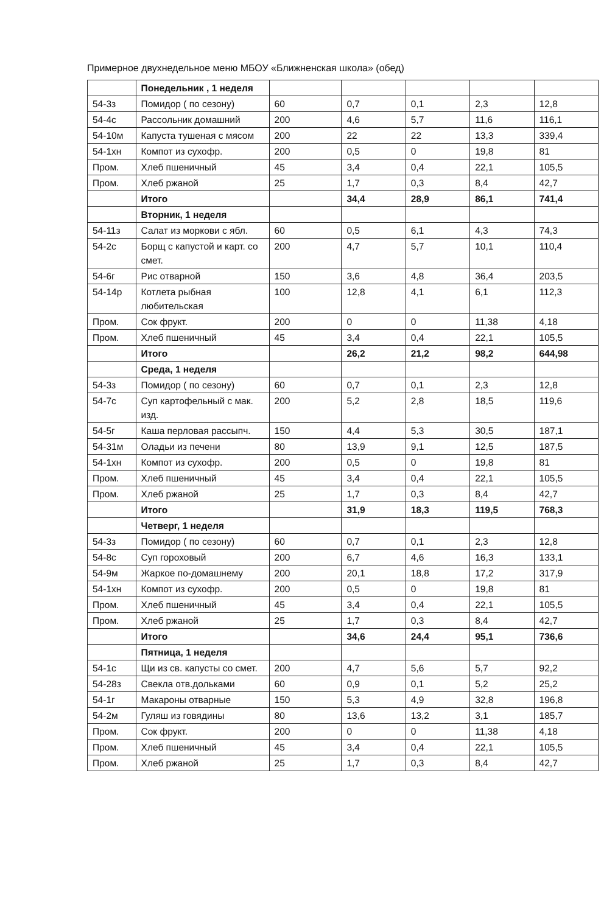Примерное двухнедельное меню МБОУ «Ближненская школа» (обед)
| | Понедельник , 1 неделя | | | | | |
| 54-3з | Помидор ( по сезону) | 60 | 0,7 | 0,1 | 2,3 | 12,8 |
| 54-4с | Рассольник домашний | 200 | 4,6 | 5,7 | 11,6 | 116,1 |
| 54-10м | Капуста тушеная с мясом | 200 | 22 | 22 | 13,3 | 339,4 |
| 54-1хн | Компот из сухофр. | 200 | 0,5 | 0 | 19,8 | 81 |
| Пром. | Хлеб пшеничный | 45 | 3,4 | 0,4 | 22,1 | 105,5 |
| Пром. | Хлеб ржаной | 25 | 1,7 | 0,3 | 8,4 | 42,7 |
| | Итого | | 34,4 | 28,9 | 86,1 | 741,4 |
| | Вторник, 1 неделя | | | | | |
| 54-11з | Салат из моркови с ябл. | 60 | 0,5 | 6,1 | 4,3 | 74,3 |
| 54-2с | Борщ с капустой и карт. со смет. | 200 | 4,7 | 5,7 | 10,1 | 110,4 |
| 54-6г | Рис отварной | 150 | 3,6 | 4,8 | 36,4 | 203,5 |
| 54-14р | Котлета рыбная любительская | 100 | 12,8 | 4,1 | 6,1 | 112,3 |
| Пром. | Сок фрукт. | 200 | 0 | 0 | 11,38 | 4,18 |
| Пром. | Хлеб пшеничный | 45 | 3,4 | 0,4 | 22,1 | 105,5 |
| | Итого | | 26,2 | 21,2 | 98,2 | 644,98 |
| | Среда, 1 неделя | | | | | |
| 54-3з | Помидор ( по сезону) | 60 | 0,7 | 0,1 | 2,3 | 12,8 |
| 54-7с | Суп картофельный с мак. изд. | 200 | 5,2 | 2,8 | 18,5 | 119,6 |
| 54-5г | Каша перловая рассыпч. | 150 | 4,4 | 5,3 | 30,5 | 187,1 |
| 54-31м | Оладьи из печени | 80 | 13,9 | 9,1 | 12,5 | 187,5 |
| 54-1хн | Компот из сухофр. | 200 | 0,5 | 0 | 19,8 | 81 |
| Пром. | Хлеб пшеничный | 45 | 3,4 | 0,4 | 22,1 | 105,5 |
| Пром. | Хлеб ржаной | 25 | 1,7 | 0,3 | 8,4 | 42,7 |
| | Итого | | 31,9 | 18,3 | 119,5 | 768,3 |
| | Четверг, 1 неделя | | | | | |
| 54-3з | Помидор ( по сезону) | 60 | 0,7 | 0,1 | 2,3 | 12,8 |
| 54-8с | Суп гороховый | 200 | 6,7 | 4,6 | 16,3 | 133,1 |
| 54-9м | Жаркое по-домашнему | 200 | 20,1 | 18,8 | 17,2 | 317,9 |
| 54-1хн | Компот из сухофр. | 200 | 0,5 | 0 | 19,8 | 81 |
| Пром. | Хлеб пшеничный | 45 | 3,4 | 0,4 | 22,1 | 105,5 |
| Пром. | Хлеб ржаной | 25 | 1,7 | 0,3 | 8,4 | 42,7 |
| | Итого | | 34,6 | 24,4 | 95,1 | 736,6 |
| | Пятница, 1 неделя | | | | | |
| 54-1с | Щи из св. капусты со смет. | 200 | 4,7 | 5,6 | 5,7 | 92,2 |
| 54-28з | Свекла отв.дольками | 60 | 0,9 | 0,1 | 5,2 | 25,2 |
| 54-1г | Макароны отварные | 150 | 5,3 | 4,9 | 32,8 | 196,8 |
| 54-2м | Гуляш из говядины | 80 | 13,6 | 13,2 | 3,1 | 185,7 |
| Пром. | Сок фрукт. | 200 | 0 | 0 | 11,38 | 4,18 |
| Пром. | Хлеб пшеничный | 45 | 3,4 | 0,4 | 22,1 | 105,5 |
| Пром. | Хлеб ржаной | 25 | 1,7 | 0,3 | 8,4 | 42,7 |